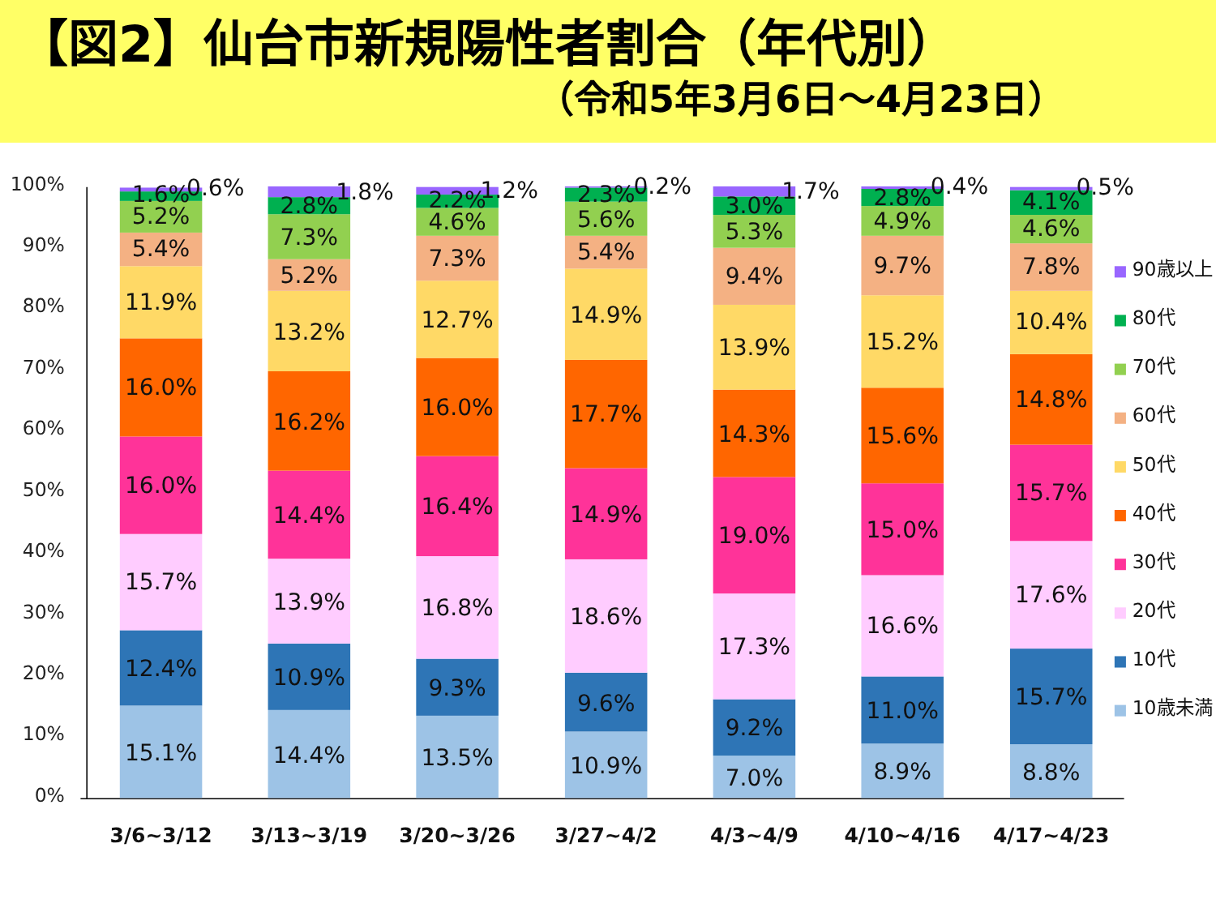【図2】仙台市新規陽性者割合（年代別）
（令和5年3月6日～4月23日）
100%
90%
80%
70%
60%
50%
40%
30%
20%
10%
0%
15.1%
12.4%
15.7%
16.0%
16.0%
11.9%
5.4%
5.2%
1.6%
0.6%
14.4%
10.9%
13.9%
14.4%
16.2%
13.2%
5.2%
7.3%
2.8%
1.8%
13.5%
9.3%
16.8%
16.4%
16.0%
12.7%
7.3%
4.6%
2.2%
1.2%
10.9%
9.6%
18.6%
14.9%
17.7%
14.9%
5.4%
5.6%
2.3%
0.2%
7.0%
9.2%
17.3%
19.0%
14.3%
13.9%
9.4%
5.3%
3.0%
1.7%
8.9%
11.0%
16.6%
15.0%
15.6%
15.2%
9.7%
4.9%
2.8%
0.4%
8.8%
15.7%
17.6%
15.7%
14.8%
10.4%
7.8%
4.6%
4.1%
0.5%
3/6~3/12
3/13~3/19
3/20~3/26
3/27~4/2
4/3~4/9
4/10~4/16
4/17~4/23
90歳以上
80代
70代
60代
50代
40代
30代
20代
10代
10歳未満